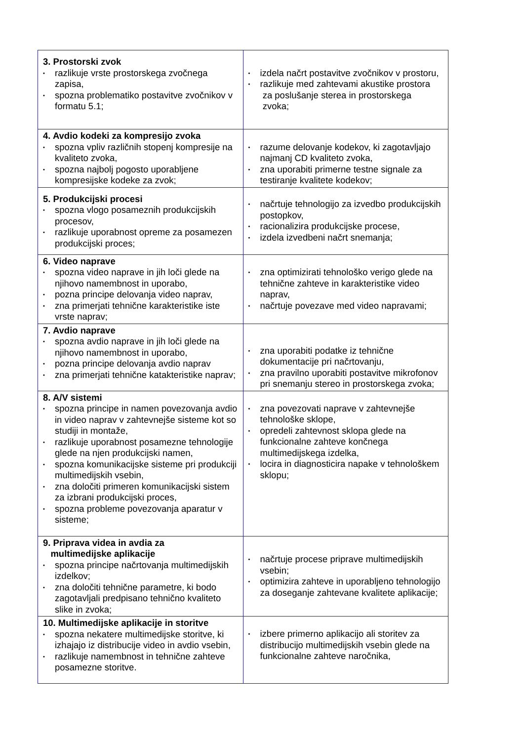| 3. Prostorski zvok • razlikuje vrste prostorskega zvočnega zapisa, • spozna problematiko postavitve zvočnikov v formatu 5.1; | • izdela načrt postavitve zvočnikov v prostoru, • razlikuje med zahtevami akustike prostora za poslušanje sterea in prostorskega zvoka; |
| 4. Avdio kodeki za kompresijo zvoka • spozna vpliv različnih stopenj kompresije na kvaliteto zvoka, • spozna najbolj pogosto uporabljene kompresijske kodeke za zvok; | • razume delovanje kodekov, ki zagotavljajo najmanj CD kvaliteto zvoka, • zna uporabiti primerne testne signale za testiranje kvalitete kodekov; |
| 5. Produkcijski procesi • spozna vlogo posameznih produkcijskih procesov, • razlikuje uporabnost opreme za posamezen produkcijski proces; | • načrtuje tehnologijo za izvedbo produkcijskih postopkov, • racionalizira produkcijske procese, • izdela izvedbeni načrt snemanja; |
| 6. Video naprave • spozna video naprave in jih loči glede na njihovo namembnost in uporabo, • pozna principe delovanja video naprav, • zna primerjati tehnične karakteristike iste vrste naprav; | • zna optimizirati tehnološko verigo glede na tehnične zahteve in karakteristike video naprav, • načrtuje povezave med video napravami; |
| 7. Avdio naprave • spozna avdio naprave in jih loči glede na njihovo namembnost in uporabo, • pozna principe delovanja avdio naprav • zna primerjati tehnične katakteristike naprav; | • zna uporabiti podatke iz tehnične dokumentacije pri načrtovanju, • zna pravilno uporabiti postavitve mikrofonov pri snemanju stereo in prostorskega zvoka; |
| 8. A/V sistemi • spozna principe in namen povezovanja avdio in video naprav v zahtevnejše sisteme kot so studiji in montaže, • razlikuje uporabnost posamezne tehnologije glede na njen produkcijski namen, • spozna komunikacijske sisteme pri produkciji multimedijskih vsebin, • zna določiti primeren komunikacijski sistem za izbrani produkcijski proces, • spozna probleme povezovanja aparatur v sisteme; | • zna povezovati naprave v zahtevnejše tehnološke sklope, • opredeli zahtevnost sklopa glede na funkcionalne zahteve končnega multimedijskega izdelka, • locira in diagnosticira napake v tehnološkem sklopu; |
| 9. Priprava videa in avdia za multimedijske aplikacije • spozna principe načrtovanja multimedijskih izdelkov; • zna določiti tehnične parametre, ki bodo zagotavljali predpisano tehnično kvaliteto slike in zvoka; | • načrtuje procese priprave multimedijskih vsebin; • optimizira zahteve in uporabljeno tehnologijo za doseganje zahtevane kvalitete aplikacije; |
| 10. Multimedijske aplikacije in storitve • spozna nekatere multimedijske storitve, ki izhajajo iz distribucije video in avdio vsebin, • razlikuje namembnost in tehnične zahteve posamezne storitve. | • izbere primerno aplikacijo ali storitev za distribucijo multimedijskih vsebin glede na funkcionalne zahteve naročnika, |